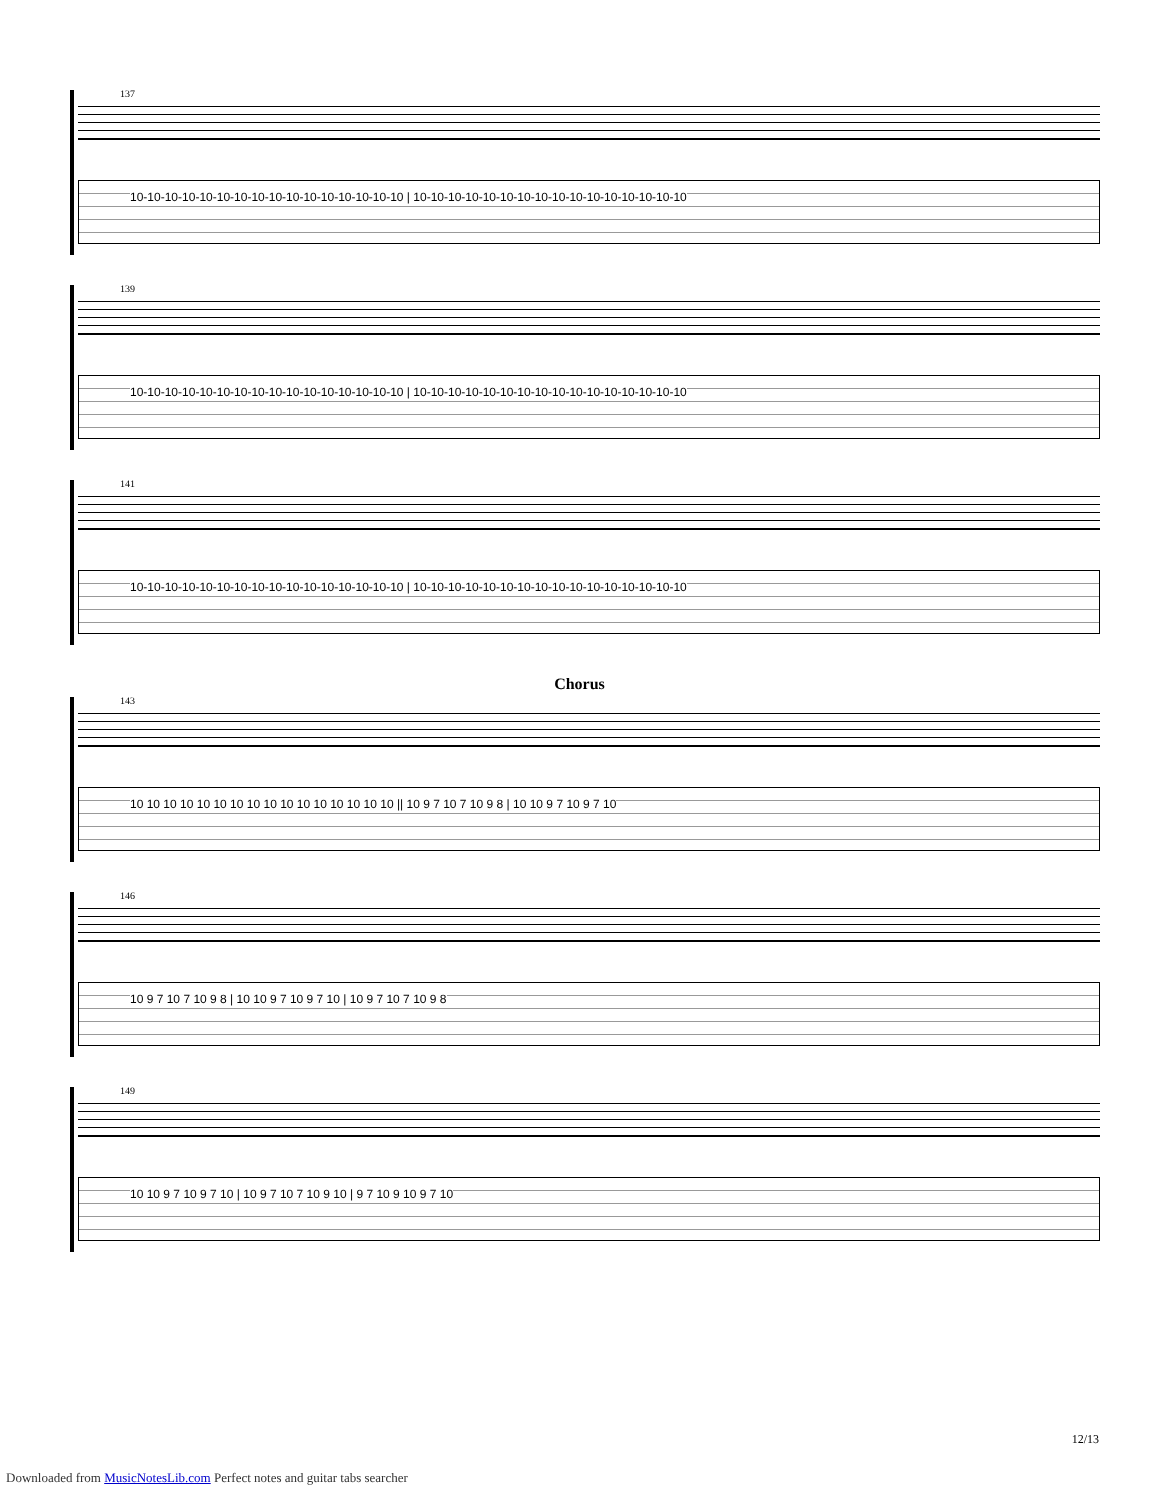137
10-10-10-10-10-10-10-10-10-10-10-10-10-10-10-10 | 10-10-10-10-10-10-10-10-10-10-10-10-10-10-10-10
139
10-10-10-10-10-10-10-10-10-10-10-10-10-10-10-10 | 10-10-10-10-10-10-10-10-10-10-10-10-10-10-10-10
141
10-10-10-10-10-10-10-10-10-10-10-10-10-10-10-10 | 10-10-10-10-10-10-10-10-10-10-10-10-10-10-10-10
Chorus
143
10 10 10 10 10 10 10 10 10 10 10 10 10 10 10 10 || 10 9 7 10 7 10 9 8 | 10 10 9 7 10 9 7 10
146
10 9 7 10 7 10 9 8 | 10 10 9 7 10 9 7 10 | 10 9 7 10 7 10 9 8
149
10 10 9 7 10 9 7 10 | 10 9 7 10 7 10 9 10 | 9 7 10 9 10 9 7 10
12/13
Downloaded from MusicNotesLib.com Perfect notes and guitar tabs searcher